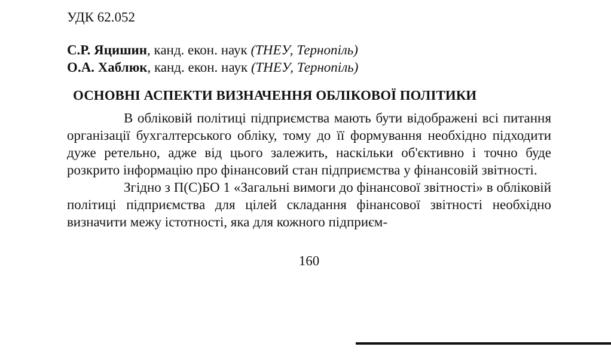УДК 62.052
С.Р. Яцишин, канд. екон. наук (ТНЕУ, Тернопіль)
О.А. Хаблюк, канд. екон. наук (ТНЕУ, Тернопіль)
ОСНОВНІ АСПЕКТИ ВИЗНАЧЕННЯ ОБЛІКОВОЇ ПОЛІТИКИ
В обліковій політиці підприємства мають бути відображені всі питання організації бухгалтерського обліку, тому до її формування необхідно підходити дуже ретельно, адже від цього залежить, наскільки об'єктивно і точно буде розкрито інформацію про фінансовий стан підприємства у фінансовій звітності.
Згідно з П(С)БО 1 «Загальні вимоги до фінансової звітності» в обліковій політиці підприємства для цілей складання фінансової звітності необхідно визначити межу істотності, яка для кожного підприєм-
160